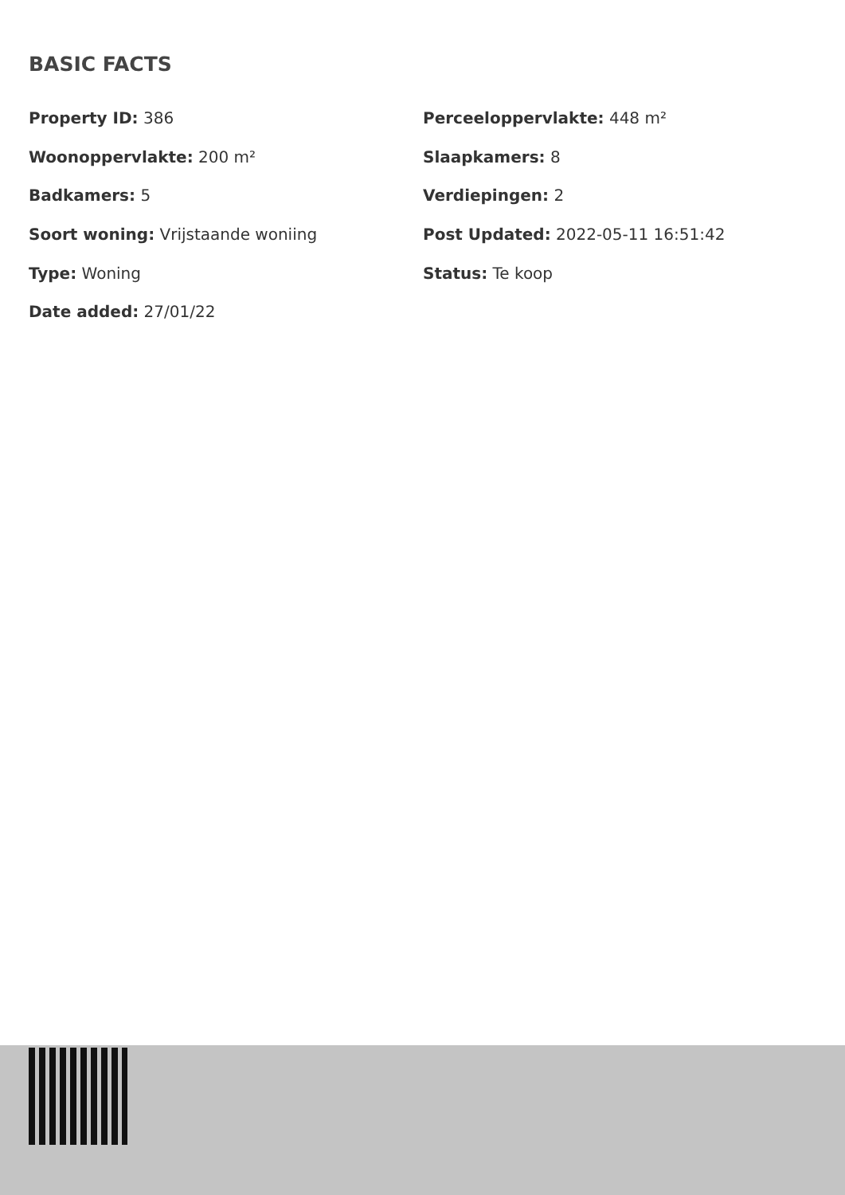BASIC FACTS
Property ID: 386
Perceeloppervlakte: 448 m²
Woonoppervlakte: 200 m²
Slaapkamers: 8
Badkamers: 5
Verdiepingen: 2
Soort woning: Vrijstaande woniing
Post Updated: 2022-05-11 16:51:42
Type: Woning
Status: Te koop
Date added: 27/01/22